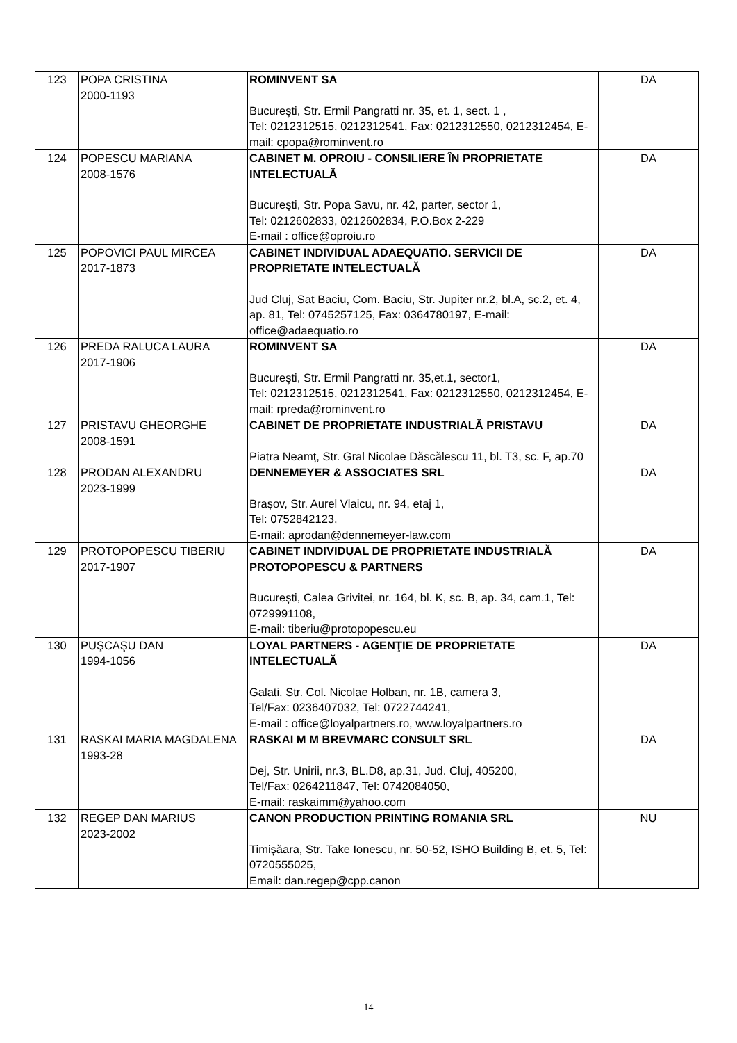| 123 | POPA CRISTINA 2000-1193 | ROMINVENT SA Bucureşti, Str. Ermil Pangratti nr. 35, et. 1, sect. 1 , Tel: 0212312515, 0212312541, Fax: 0212312550, 0212312454, E-mail: cpopa@rominvent.ro | DA |
| 124 | POPESCU MARIANA 2008-1576 | CABINET M. OPROIU - CONSILIERE ÎN PROPRIETATE INTELECTUALĂ Bucureşti, Str. Popa Savu, nr. 42, parter, sector 1, Tel: 0212602833, 0212602834, P.O.Box 2-229 E-mail : office@oproiu.ro | DA |
| 125 | POPOVICI PAUL MIRCEA 2017-1873 | CABINET INDIVIDUAL ADAEQUATIO. SERVICII DE PROPRIETATE INTELECTUALĂ Jud Cluj, Sat Baciu, Com. Baciu, Str. Jupiter nr.2, bl.A, sc.2, et. 4, ap. 81, Tel: 0745257125, Fax: 0364780197, E-mail: office@adaequatio.ro | DA |
| 126 | PREDA RALUCA LAURA 2017-1906 | ROMINVENT SA Bucureşti, Str. Ermil Pangratti nr. 35,et.1, sector1, Tel: 0212312515, 0212312541, Fax: 0212312550, 0212312454, E-mail: rpreda@rominvent.ro | DA |
| 127 | PRISTAVU GHEORGHE 2008-1591 | CABINET DE PROPRIETATE INDUSTRIALĂ PRISTAVU Piatra Neamț, Str. Gral Nicolae Dăscălescu 11, bl. T3, sc. F, ap.70 | DA |
| 128 | PRODAN ALEXANDRU 2023-1999 | DENNEMEYER & ASSOCIATES SRL Brașov, Str. Aurel Vlaicu, nr. 94, etaj 1, Tel: 0752842123, E-mail: aprodan@dennemeyer-law.com | DA |
| 129 | PROTOPOPESCU TIBERIU 2017-1907 | CABINET INDIVIDUAL DE PROPRIETATE INDUSTRIALĂ PROTOPOPESCU & PARTNERS București, Calea Grivitei, nr. 164, bl. K, sc. B, ap. 34, cam.1, Tel: 0729991108, E-mail: tiberiu@protopopescu.eu | DA |
| 130 | PUŞCAŞU DAN 1994-1056 | LOYAL PARTNERS - AGENŢIE DE PROPRIETATE INTELECTUALĂ Galati, Str. Col. Nicolae Holban, nr. 1B, camera 3, Tel/Fax: 0236407032, Tel: 0722744241, E-mail : office@loyalpartners.ro, www.loyalpartners.ro | DA |
| 131 | RASKAI MARIA MAGDALENA 1993-28 | RASKAI M M BREVMARC CONSULT SRL Dej, Str. Unirii, nr.3, BL.D8, ap.31, Jud. Cluj, 405200, Tel/Fax: 0264211847, Tel: 0742084050, E-mail: raskaimm@yahoo.com | DA |
| 132 | REGEP DAN MARIUS 2023-2002 | CANON PRODUCTION PRINTING ROMANIA SRL Timișăara, Str. Take Ionescu, nr. 50-52, ISHO Building B, et. 5, Tel: 0720555025, Email: dan.regep@cpp.canon | NU |
14